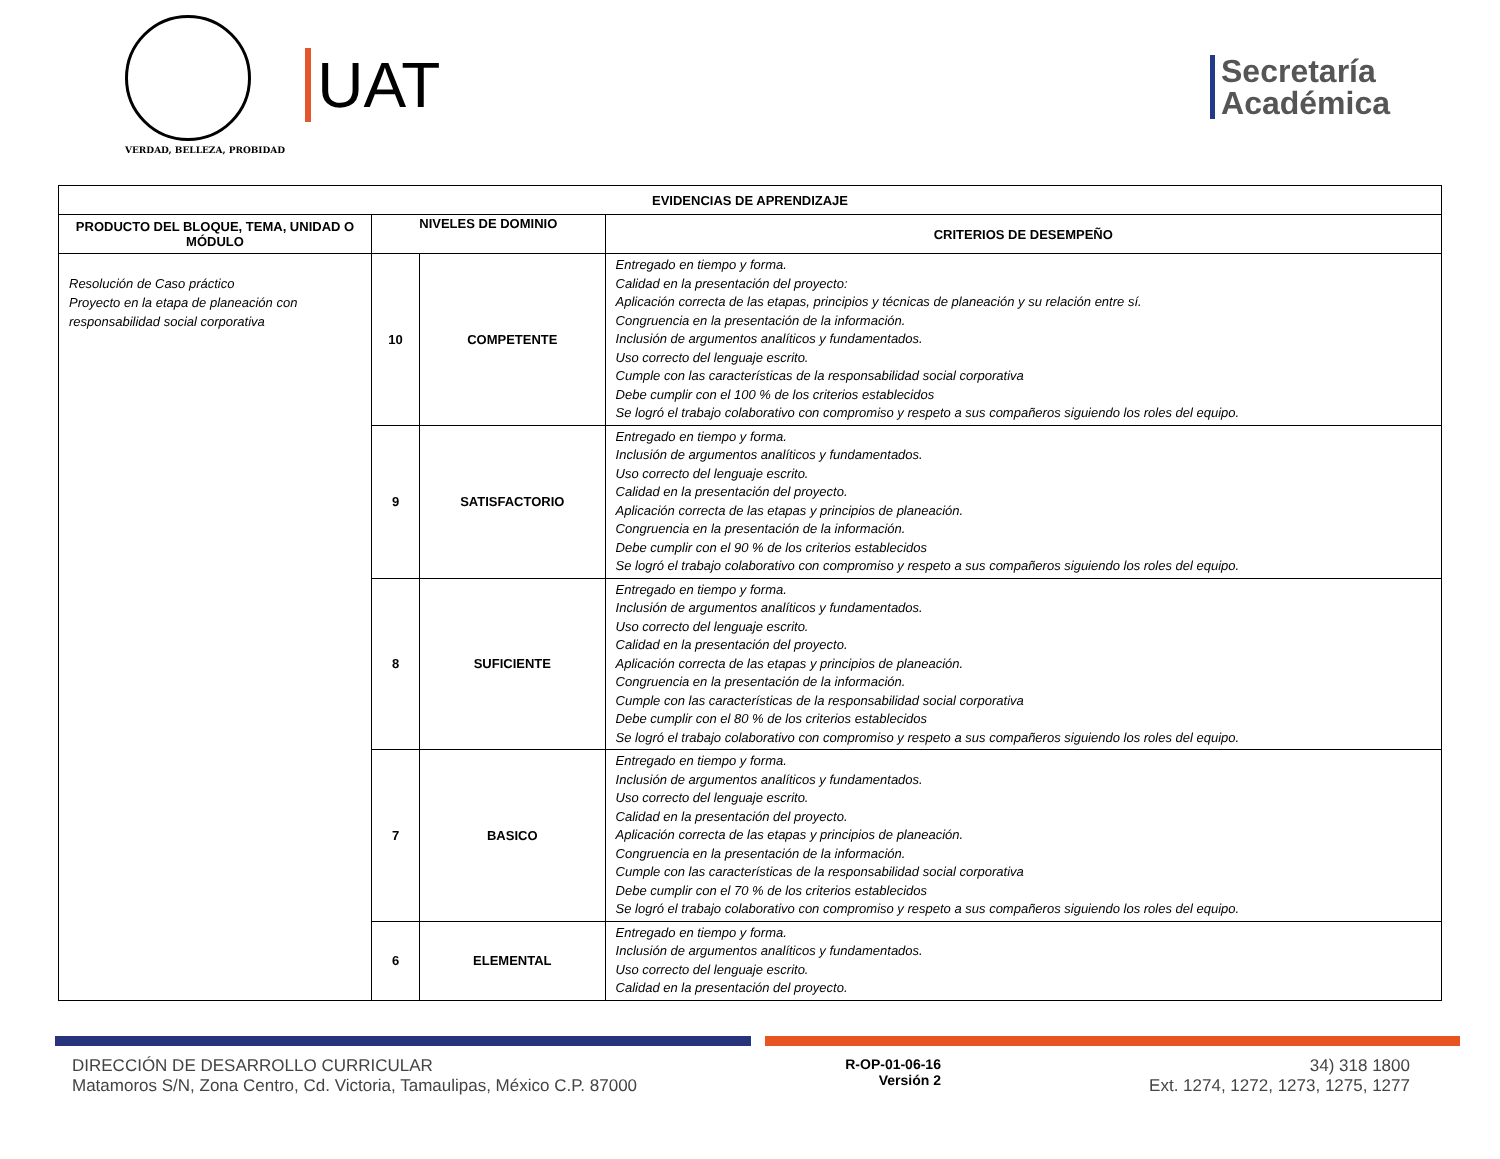VERDAD, BELLEZA, PROBIDAD
UAT
Secretaría
Académica
| EVIDENCIAS DE APRENDIZAJE | | | |
| --- | --- | --- | --- |
| PRODUCTO DEL BLOQUE, TEMA, UNIDAD O MÓDULO | NIVELES DE DOMINIO | | CRITERIOS DE DESEMPEÑO |
| Resolución de Caso práctico Proyecto en la etapa de planeación con responsabilidad social corporativa | 10 | COMPETENTE | Entregado en tiempo y forma. Calidad en la presentación del proyecto: Aplicación correcta de las etapas, principios y técnicas de planeación y su relación entre sí. Congruencia en la presentación de la información. Inclusión de argumentos analíticos y fundamentados. Uso correcto del lenguaje escrito. Cumple con las características de la responsabilidad social corporativa Debe cumplir con el 100 % de los criterios establecidos Se logró el trabajo colaborativo con compromiso y respeto a sus compañeros siguiendo los roles del equipo. |
| | 9 | SATISFACTORIO | Entregado en tiempo y forma. Inclusión de argumentos analíticos y fundamentados. Uso correcto del lenguaje escrito. Calidad en la presentación del proyecto. Aplicación correcta de las etapas y principios de planeación. Congruencia en la presentación de la información. Debe cumplir con el 90 % de los criterios establecidos Se logró el trabajo colaborativo con compromiso y respeto a sus compañeros siguiendo los roles del equipo. |
| | 8 | SUFICIENTE | Entregado en tiempo y forma. Inclusión de argumentos analíticos y fundamentados. Uso correcto del lenguaje escrito. Calidad en la presentación del proyecto. Aplicación correcta de las etapas y principios de planeación. Congruencia en la presentación de la información. Cumple con las características de la responsabilidad social corporativa Debe cumplir con el 80 % de los criterios establecidos Se logró el trabajo colaborativo con compromiso y respeto a sus compañeros siguiendo los roles del equipo. |
| | 7 | BASICO | Entregado en tiempo y forma. Inclusión de argumentos analíticos y fundamentados. Uso correcto del lenguaje escrito. Calidad en la presentación del proyecto. Aplicación correcta de las etapas y principios de planeación. Congruencia en la presentación de la información. Cumple con las características de la responsabilidad social corporativa Debe cumplir con el 70 % de los criterios establecidos Se logró el trabajo colaborativo con compromiso y respeto a sus compañeros siguiendo los roles del equipo. |
| | 6 | ELEMENTAL | Entregado en tiempo y forma. Inclusión de argumentos analíticos y fundamentados. Uso correcto del lenguaje escrito. Calidad en la presentación del proyecto. |
DIRECCIÓN DE DESARROLLO CURRICULAR
Matamoros S/N, Zona Centro, Cd. Victoria, Tamaulipas, México C.P. 87000
R-OP-01-06-16
Versión 2
34) 318 1800
Ext. 1274, 1272, 1273, 1275, 1277